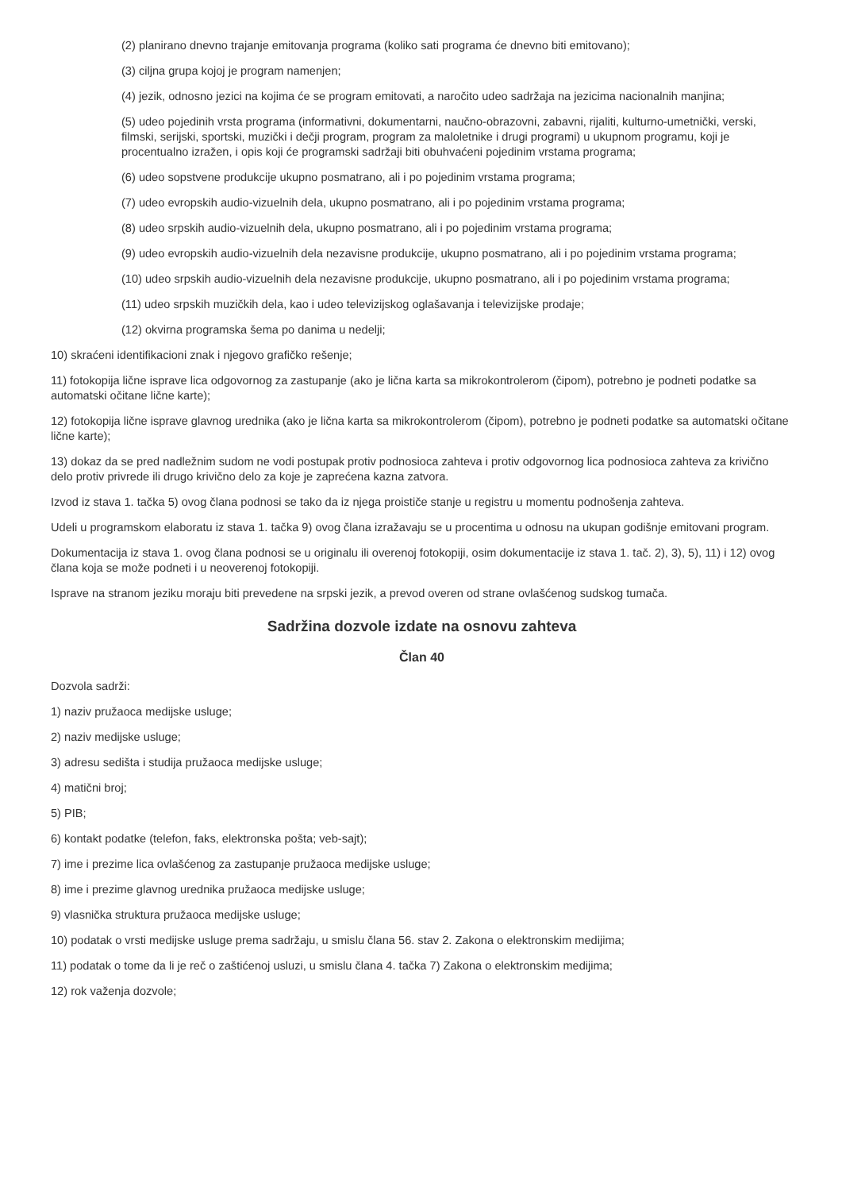(2) planirano dnevno trajanje emitovanja programa (koliko sati programa će dnevno biti emitovano);
(3) ciljna grupa kojoj je program namenjen;
(4) jezik, odnosno jezici na kojima će se program emitovati, a naročito udeo sadržaja na jezicima nacionalnih manjina;
(5) udeo pojedinih vrsta programa (informativni, dokumentarni, naučno-obrazovni, zabavni, rijaliti, kulturno-umetnički, verski, filmski, serijski, sportski, muzički i dečji program, program za maloletnike i drugi programi) u ukupnom programu, koji je procentualno izražen, i opis koji će programski sadržaji biti obuhvaćeni pojedinim vrstama programa;
(6) udeo sopstvene produkcije ukupno posmatrano, ali i po pojedinim vrstama programa;
(7) udeo evropskih audio-vizuelnih dela, ukupno posmatrano, ali i po pojedinim vrstama programa;
(8) udeo srpskih audio-vizuelnih dela, ukupno posmatrano, ali i po pojedinim vrstama programa;
(9) udeo evropskih audio-vizuelnih dela nezavisne produkcije, ukupno posmatrano, ali i po pojedinim vrstama programa;
(10) udeo srpskih audio-vizuelnih dela nezavisne produkcije, ukupno posmatrano, ali i po pojedinim vrstama programa;
(11) udeo srpskih muzičkih dela, kao i udeo televizijskog oglašavanja i televizijske prodaje;
(12) okvirna programska šema po danima u nedelji;
10) skraćeni identifikacioni znak i njegovo grafičko rešenje;
11) fotokopija lične isprave lica odgovornog za zastupanje (ako je lična karta sa mikrokontrolerom (čipom), potrebno je podneti podatke sa automatski očitane lične karte);
12) fotokopija lične isprave glavnog urednika (ako je lična karta sa mikrokontrolerom (čipom), potrebno je podneti podatke sa automatski očitane lične karte);
13) dokaz da se pred nadležnim sudom ne vodi postupak protiv podnosioca zahteva i protiv odgovornog lica podnosioca zahteva za krivično delo protiv privrede ili drugo krivično delo za koje je zaprećena kazna zatvora.
Izvod iz stava 1. tačka 5) ovog člana podnosi se tako da iz njega proističe stanje u registru u momentu podnošenja zahteva.
Udeli u programskom elaboratu iz stava 1. tačka 9) ovog člana izražavaju se u procentima u odnosu na ukupan godišnje emitovani program.
Dokumentacija iz stava 1. ovog člana podnosi se u originalu ili overenoj fotokopiji, osim dokumentacije iz stava 1. tač. 2), 3), 5), 11) i 12) ovog člana koja se može podneti i u neoverenoj fotokopiji.
Isprave na stranom jeziku moraju biti prevedene na srpski jezik, a prevod overen od strane ovlašćenog sudskog tumača.
Sadržina dozvole izdate na osnovu zahteva
Član 40
Dozvola sadrži:
1) naziv pružaoca medijske usluge;
2) naziv medijske usluge;
3) adresu sedišta i studija pružaoca medijske usluge;
4) matični broj;
5) PIB;
6) kontakt podatke (telefon, faks, elektronska pošta; veb-sajt);
7) ime i prezime lica ovlašćenog za zastupanje pružaoca medijske usluge;
8) ime i prezime glavnog urednika pružaoca medijske usluge;
9) vlasnička struktura pružaoca medijske usluge;
10) podatak o vrsti medijske usluge prema sadržaju, u smislu člana 56. stav 2. Zakona o elektronskim medijima;
11) podatak o tome da li je reč o zaštićenoj usluzi, u smislu člana 4. tačka 7) Zakona o elektronskim medijima;
12) rok važenja dozvole;